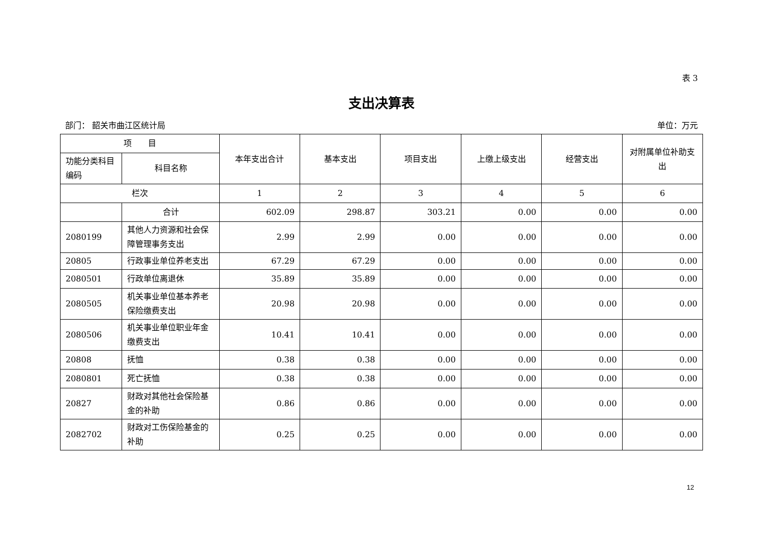表 3
支出决算表
部门： 韶关市曲江区统计局 单位：万元
| 项 目 | | 本年支出合计 | 基本支出 | 项目支出 | 上缴上级支出 | 经营支出 | 对附属单位补助支出 |
| --- | --- | --- | --- | --- | --- | --- | --- |
| 功能分类科目编码 | 科目名称 | | | | | | |
| 栏次 | | 1 | 2 | 3 | 4 | 5 | 6 |
| | 合计 | 602.09 | 298.87 | 303.21 | 0.00 | 0.00 | 0.00 |
| 2080199 | 其他人力资源和社会保障管理事务支出 | 2.99 | 2.99 | 0.00 | 0.00 | 0.00 | 0.00 |
| 20805 | 行政事业单位养老支出 | 67.29 | 67.29 | 0.00 | 0.00 | 0.00 | 0.00 |
| 2080501 | 行政单位离退休 | 35.89 | 35.89 | 0.00 | 0.00 | 0.00 | 0.00 |
| 2080505 | 机关事业单位基本养老保险缴费支出 | 20.98 | 20.98 | 0.00 | 0.00 | 0.00 | 0.00 |
| 2080506 | 机关事业单位职业年金缴费支出 | 10.41 | 10.41 | 0.00 | 0.00 | 0.00 | 0.00 |
| 20808 | 抚恤 | 0.38 | 0.38 | 0.00 | 0.00 | 0.00 | 0.00 |
| 2080801 | 死亡抚恤 | 0.38 | 0.38 | 0.00 | 0.00 | 0.00 | 0.00 |
| 20827 | 财政对其他社会保险基金的补助 | 0.86 | 0.86 | 0.00 | 0.00 | 0.00 | 0.00 |
| 2082702 | 财政对工伤保险基金的补助 | 0.25 | 0.25 | 0.00 | 0.00 | 0.00 | 0.00 |
12